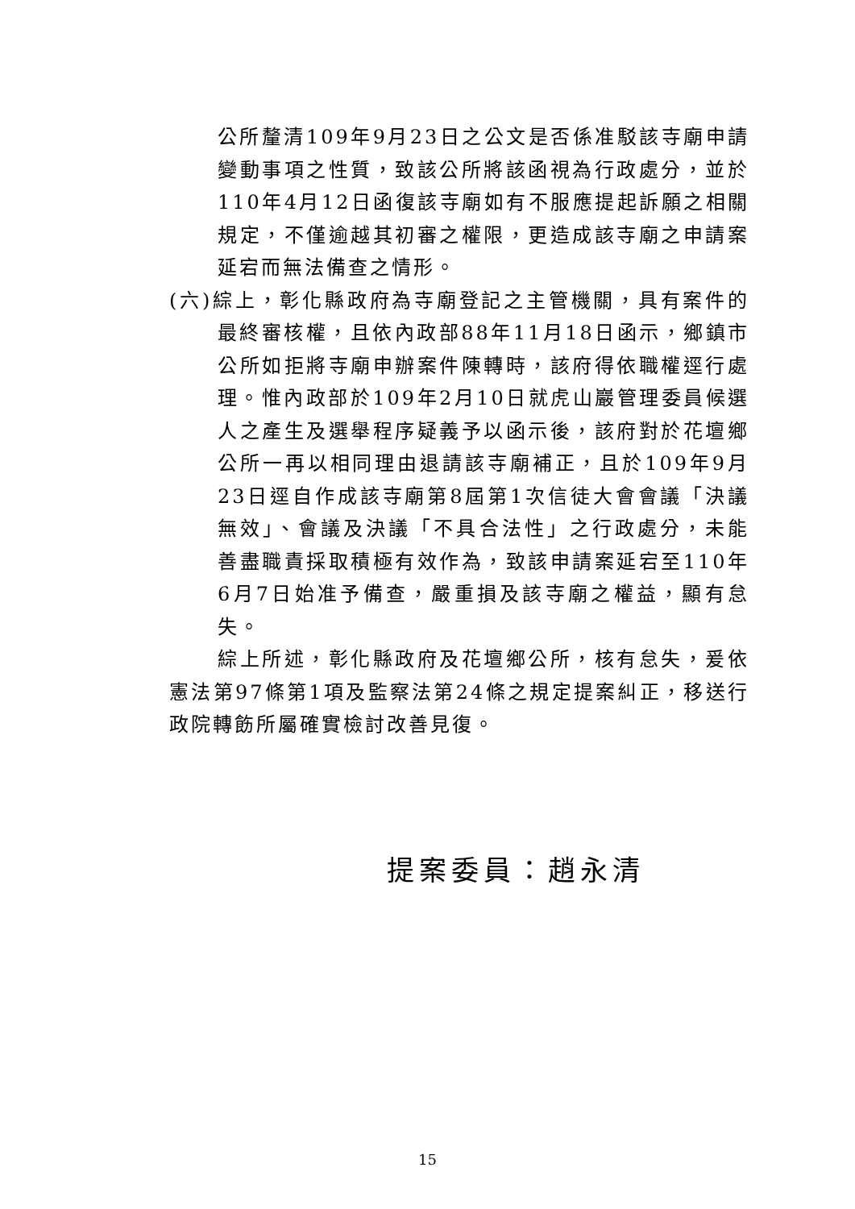公所釐清109年9月23日之公文是否係准駁該寺廟申請變動事項之性質，致該公所將該函視為行政處分，並於110年4月12日函復該寺廟如有不服應提起訴願之相關規定，不僅逾越其初審之權限，更造成該寺廟之申請案延宕而無法備查之情形。
(六)綜上，彰化縣政府為寺廟登記之主管機關，具有案件的最終審核權，且依內政部88年11月18日函示，鄉鎮市公所如拒將寺廟申辦案件陳轉時，該府得依職權逕行處理。惟內政部於109年2月10日就虎山巖管理委員候選人之產生及選舉程序疑義予以函示後，該府對於花壇鄉公所一再以相同理由退請該寺廟補正，且於109年9月23日逕自作成該寺廟第8屆第1次信徒大會會議「決議無效」、會議及決議「不具合法性」之行政處分，未能善盡職責採取積極有效作為，致該申請案延宕至110年6月7日始准予備查，嚴重損及該寺廟之權益，顯有怠失。
綜上所述，彰化縣政府及花壇鄉公所，核有怠失，爰依憲法第97條第1項及監察法第24條之規定提案糾正，移送行政院轉飭所屬確實檢討改善見復。
提案委員：趙永清
15